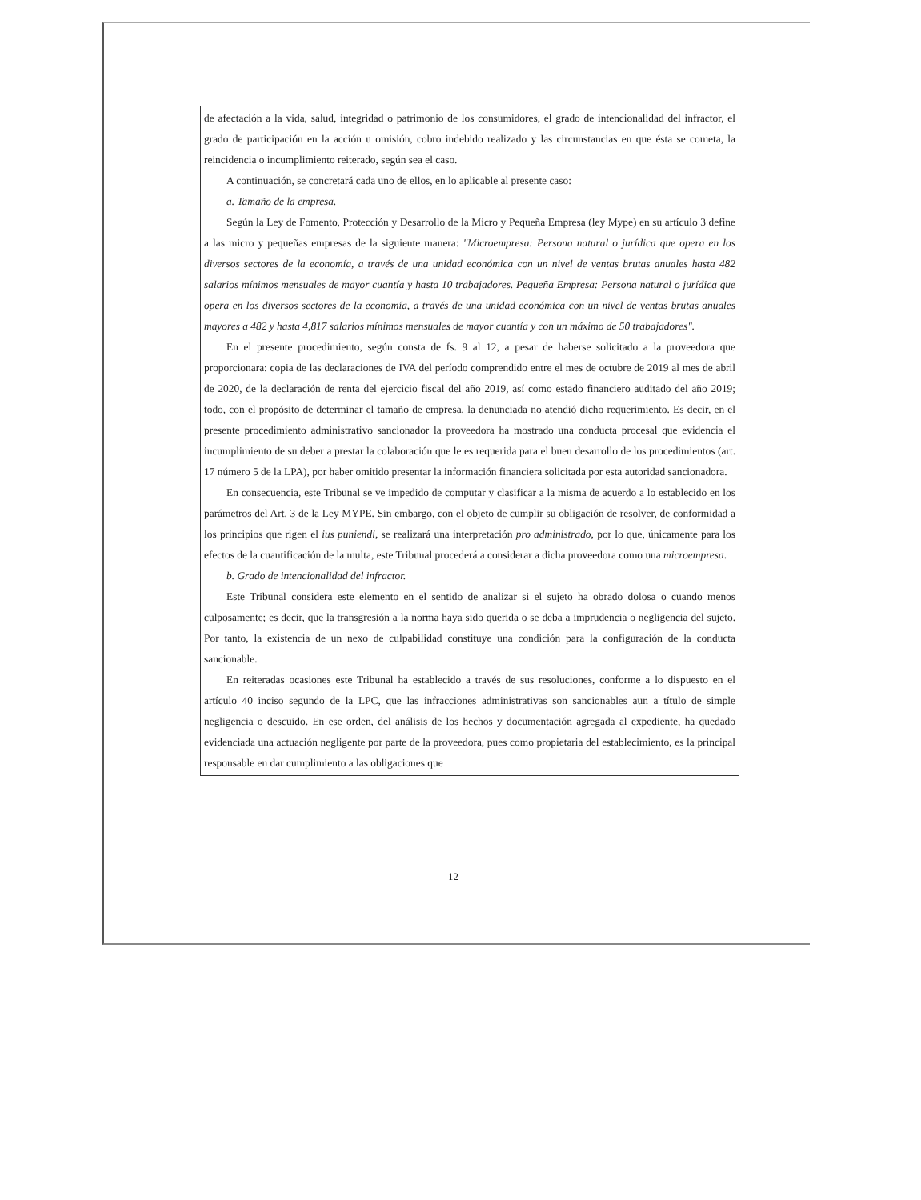de afectación a la vida, salud, integridad o patrimonio de los consumidores, el grado de intencionalidad del infractor, el grado de participación en la acción u omisión, cobro indebido realizado y las circunstancias en que ésta se cometa, la reincidencia o incumplimiento reiterado, según sea el caso.
A continuación, se concretará cada uno de ellos, en lo aplicable al presente caso:
a. Tamaño de la empresa.
Según la Ley de Fomento, Protección y Desarrollo de la Micro y Pequeña Empresa (ley Mype) en su artículo 3 define a las micro y pequeñas empresas de la siguiente manera: "Microempresa: Persona natural o jurídica que opera en los diversos sectores de la economía, a través de una unidad económica con un nivel de ventas brutas anuales hasta 482 salarios mínimos mensuales de mayor cuantía y hasta 10 trabajadores. Pequeña Empresa: Persona natural o jurídica que opera en los diversos sectores de la economía, a través de una unidad económica con un nivel de ventas brutas anuales mayores a 482 y hasta 4,817 salarios mínimos mensuales de mayor cuantía y con un máximo de 50 trabajadores".
En el presente procedimiento, según consta de fs. 9 al 12, a pesar de haberse solicitado a la proveedora que proporcionara: copia de las declaraciones de IVA del período comprendido entre el mes de octubre de 2019 al mes de abril de 2020, de la declaración de renta del ejercicio fiscal del año 2019, así como estado financiero auditado del año 2019; todo, con el propósito de determinar el tamaño de empresa, la denunciada no atendió dicho requerimiento. Es decir, en el presente procedimiento administrativo sancionador la proveedora ha mostrado una conducta procesal que evidencia el incumplimiento de su deber a prestar la colaboración que le es requerida para el buen desarrollo de los procedimientos (art. 17 número 5 de la LPA), por haber omitido presentar la información financiera solicitada por esta autoridad sancionadora.
En consecuencia, este Tribunal se ve impedido de computar y clasificar a la misma de acuerdo a lo establecido en los parámetros del Art. 3 de la Ley MYPE. Sin embargo, con el objeto de cumplir su obligación de resolver, de conformidad a los principios que rigen el ius puniendi, se realizará una interpretación pro administrado, por lo que, únicamente para los efectos de la cuantificación de la multa, este Tribunal procederá a considerar a dicha proveedora como una microempresa.
b. Grado de intencionalidad del infractor.
Este Tribunal considera este elemento en el sentido de analizar si el sujeto ha obrado dolosa o cuando menos culposamente; es decir, que la transgresión a la norma haya sido querida o se deba a imprudencia o negligencia del sujeto. Por tanto, la existencia de un nexo de culpabilidad constituye una condición para la configuración de la conducta sancionable.
En reiteradas ocasiones este Tribunal ha establecido a través de sus resoluciones, conforme a lo dispuesto en el artículo 40 inciso segundo de la LPC, que las infracciones administrativas son sancionables aun a título de simple negligencia o descuido. En ese orden, del análisis de los hechos y documentación agregada al expediente, ha quedado evidenciada una actuación negligente por parte de la proveedora, pues como propietaria del establecimiento, es la principal responsable en dar cumplimiento a las obligaciones que
12